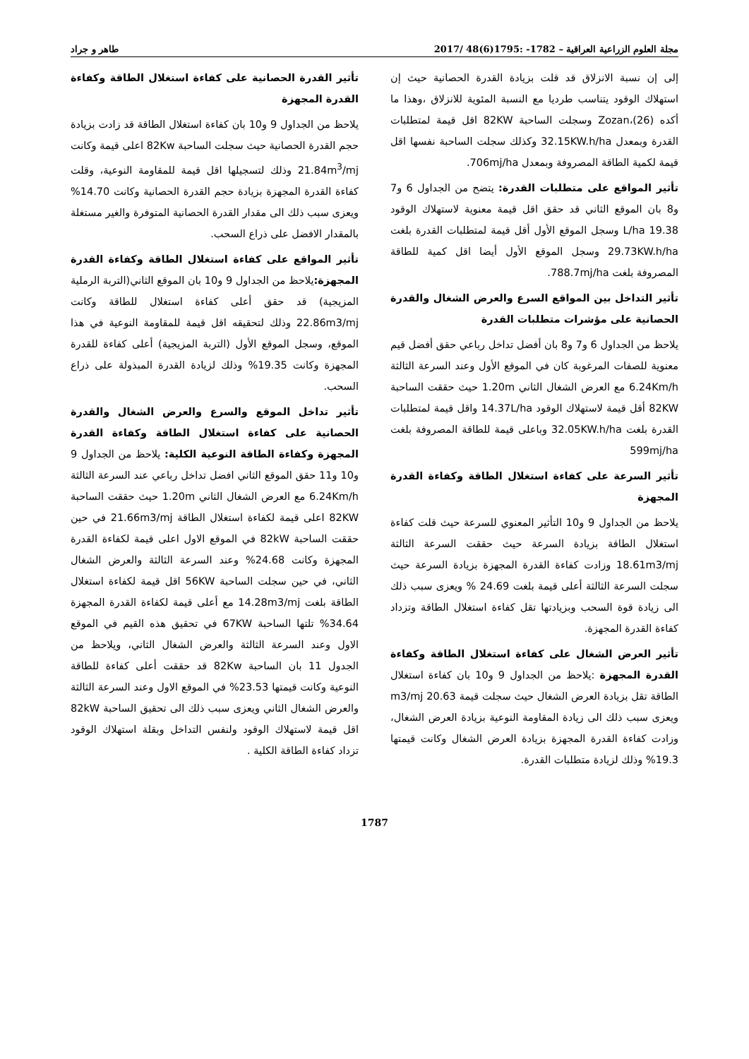مجلة العلوم الزراعية العراقية – 1782- :1795(6)48 /2017 طاهر و جراد
إلى إن نسبة الانزلاق قد قلت بزيادة القدرة الحصانية حيث إن استهلاك الوقود يتناسب طرديا مع النسبة المئوية للانزلاق ،وهذا ما أكده Zozan،(26) وسجلت الساحبة 82KW اقل قيمة لمتطلبات القدرة وبمعدل 32.15KW.h/ha وكذلك سجلت الساحبة نفسها اقل قيمة لكمية الطاقة المصروفة وبمعدل 706mj/ha.
تأثير المواقع على متطلبات القدرة: يتضح من الجداول 6 و7 و8 بان الموقع الثاني قد حقق اقل قيمة معنوية لاستهلاك الوقود 19.38 L/ha وسجل الموقع الأول أقل قيمة لمتطلبات القدرة بلغت 29.73KW.h/ha وسجل الموقع الأول أيضا اقل كمية للطاقة المصروفة بلغت 788.7mj/ha.
تأثير التداخل بين المواقع السرع والعرض الشغال والقدرة الحصانية على مؤشرات متطلبات القدرة
يلاحظ من الجداول 6 و7 و8 بان أفضل تداخل رباعي حقق أفضل قيم معنوية للصفات المرغوبة كان في الموقع الأول وعند السرعة الثالثة 6.24Km/h مع العرض الشغال الثاني 1.20m حيث حققت الساحبة 82KW أقل قيمة لاستهلاك الوقود 14.37L/ha واقل قيمة لمتطلبات القدرة بلغت 32.05KW.h/ha وباعلى قيمة للطاقة المصروفة بلغت 599mj/ha
تأثير السرعة على كفاءة استغلال الطاقة وكفاءة القدرة المجهزة
يلاحظ من الجداول 9 و10 التأثير المعنوي للسرعة حيث قلت كفاءة استغلال الطاقة بزيادة السرعة حيث حققت السرعة الثالثة 18.61m3/mj وزادت كفاءة القدرة المجهزة بزيادة السرعة حيث سجلت السرعة الثالثة أعلى قيمة بلغت 24.69 % ويعزى سبب ذلك الى زيادة قوة السحب وبزيادتها تقل كفاءة استغلال الطاقة وتزداد كفاءة القدرة المجهزة.
تأثير العرض الشغال على كفاءة استغلال الطاقة وكفاءة القدرة المجهزة :يلاحظ من الجداول 9 و10 بان كفاءة استغلال الطاقة تقل بزيادة العرض الشغال حيث سجلت قيمة 20.63 m3/mj ويعزى سبب ذلك الى زيادة المقاومة النوعية بزيادة العرض الشغال، وزادت كفاءة القدرة المجهزة بزيادة العرض الشغال وكانت قيمتها 19.3% وذلك لزيادة متطلبات القدرة.
تأثير القدرة الحصانية على كفاءة استغلال الطاقة وكفاءة القدرة المجهزة
يلاحظ من الجداول 9 و10 بان كفاءة استغلال الطاقة قد زادت بزيادة حجم القدرة الحصانية حيث سجلت الساحبة 82Kw اعلى قيمة وكانت 21.84m<sup>3</sup>/mj وذلك لتسجيلها اقل قيمة للمقاومة النوعية، وقلت كفاءة القدرة المجهزة بزيادة حجم القدرة الحصانية وكانت 14.70% ويعزى سبب ذلك الى مقدار القدرة الحصانية المتوفرة والغير مستغلة بالمقدار الافضل على ذراع السحب.
تأثير المواقع على كفاءة استغلال الطاقة وكفاءة القدرة المجهزة: يلاحظ من الجداول 9 و10 بان الموقع الثاني(التربة الرملية المزيجية) قد حقق أعلى كفاءة استغلال للطاقة وكانت 22.86m3/mj وذلك لتحقيقه اقل قيمة للمقاومة النوعية في هذا الموقع، وسجل الموقع الأول (التربة المزيجية) أعلى كفاءة للقدرة المجهزة وكانت 19.35% وذلك لزيادة القدرة المبذولة على ذراع السحب.
تأثير تداخل الموقع والسرع والعرض الشغال والقدرة الحصانية على كفاءة استغلال الطاقة وكفاءة القدرة المجهزة وكفاءة الطاقة النوعية الكلية: يلاحظ من الجداول 9 و10 و11 حقق الموقع الثاني افضل تداخل رباعي عند السرعة الثالثة 6.24Km/h مع العرض الشغال الثاني 1.20m حيث حققت الساحبة 82KW اعلى قيمة لكفاءة استغلال الطاقة 21.66m3/mj في حين حققت الساحبة 82kW في الموقع الاول اعلى قيمة لكفاءة القدرة المجهزة وكانت 24.68% وعند السرعة الثالثة والعرض الشغال الثاني، في حين سجلت الساحبة 56KW اقل قيمة لكفاءة استغلال الطاقة بلغت 14.28m3/mj مع أعلى قيمة لكفاءة القدرة المجهزة 34.64% تلتها الساحبة 67KW في تحقيق هذه القيم في الموقع الاول وعند السرعة الثالثة والعرض الشغال الثاني، ويلاحظ من الجدول 11 بان الساحبة 82Kw قد حققت أعلى كفاءة للطاقة النوعية وكانت قيمتها 23.53% في الموقع الاول وعند السرعة الثالثة والعرض الشغال الثاني ويعزى سبب ذلك الى تحقيق الساحبة 82kW اقل قيمة لاستهلاك الوقود ولنفس التداخل وبقلة استهلاك الوقود تزداد كفاءة الطاقة الكلية .
1787